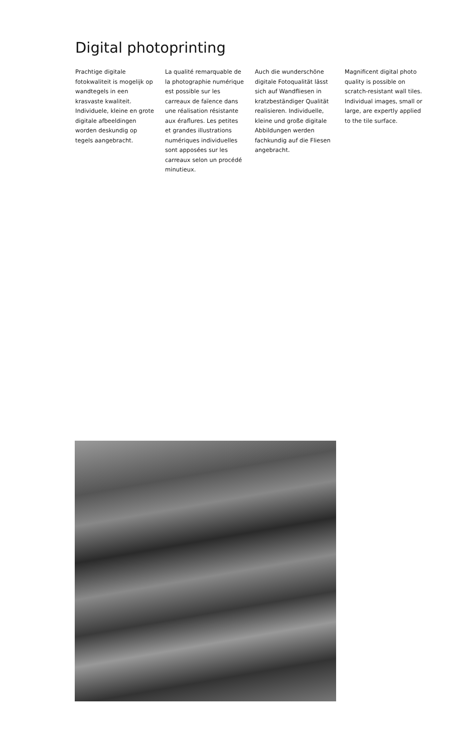Digital photoprinting
Prachtige digitale fotokwaliteit is mogelijk op wandtegels in een krasvaste kwaliteit. Individuele, kleine en grote digitale afbeeldingen worden deskundig op tegels aangebracht.
La qualité remarquable de la photographie numérique est possible sur les carreaux de faïence dans une réalisation résistante aux éraflures. Les petites et grandes illustrations numériques individuelles sont apposées sur les carreaux selon un procédé minutieux.
Auch die wunderschöne digitale Fotoqualität lässt sich auf Wandfliesen in kratzbeständiger Qualität realisieren. Individuelle, kleine und große digitale Abbildungen werden fachkundig auf die Fliesen angebracht.
Magnificent digital photo quality is possible on scratch-resistant wall tiles. Individual images, small or large, are expertly applied to the tile surface.